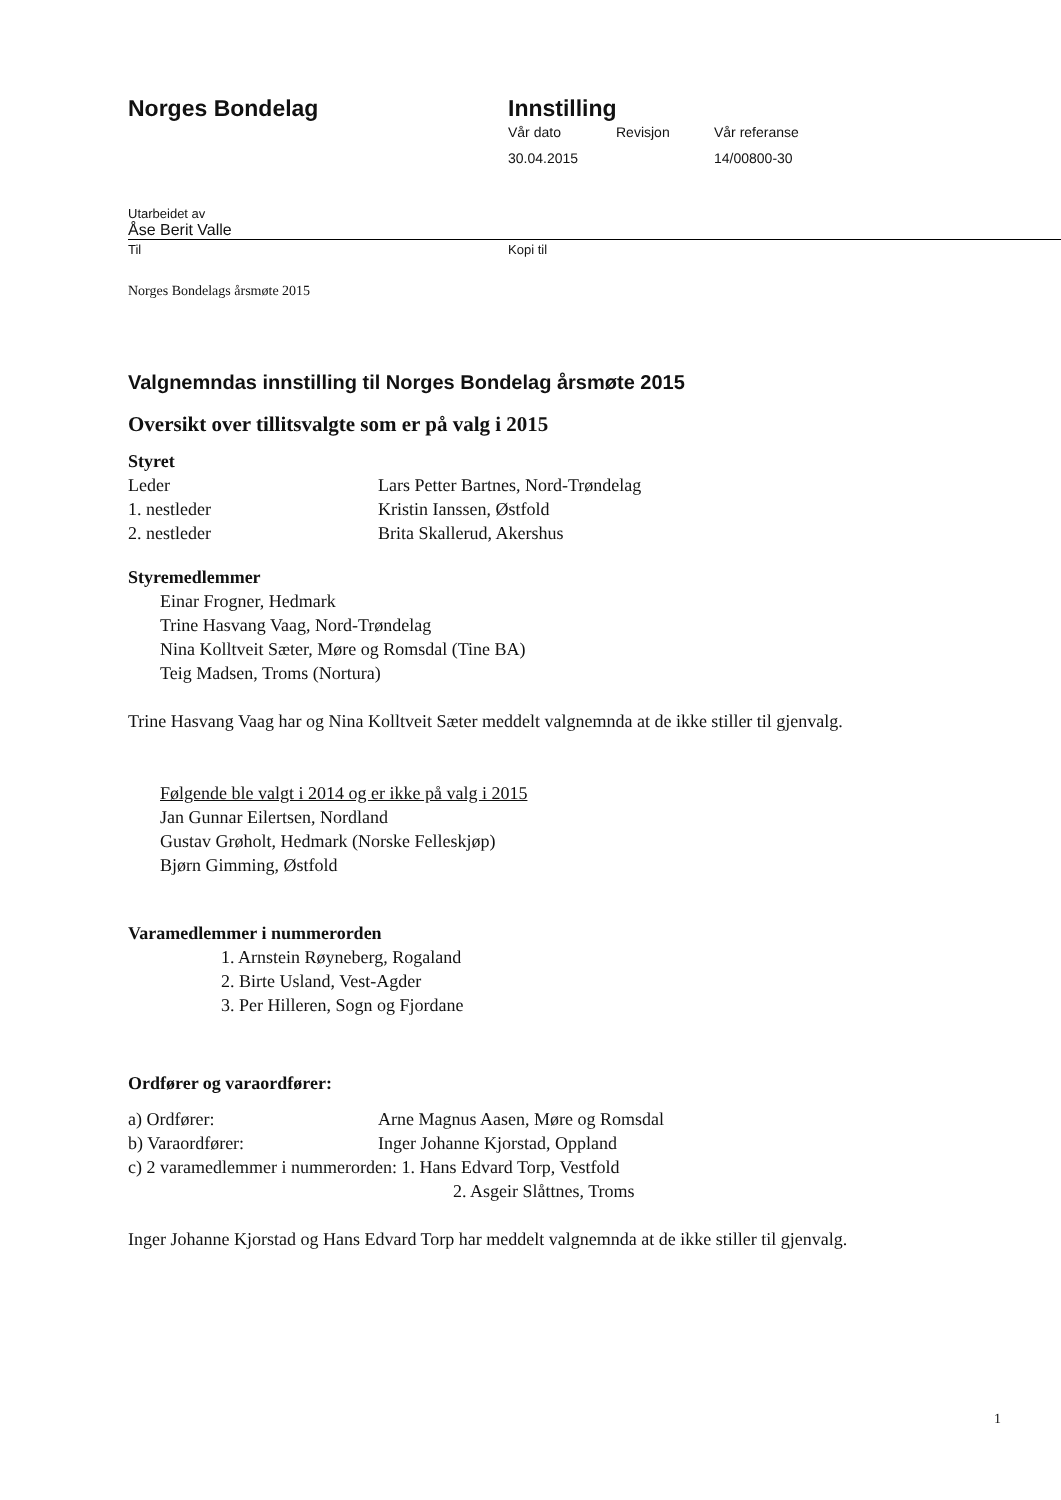Norges Bondelag Innstilling
Vår dato Revisjon Vår referanse
30.04.2015 14/00800-30
Utarbeidet av
Åse Berit Valle
Til Kopi til
Norges Bondelags årsmøte 2015
Valgnemndas innstilling til Norges Bondelag årsmøte 2015
Oversikt over tillitsvalgte som er på valg i 2015
Styret
Leder Lars Petter Bartnes, Nord-Trøndelag 1. nestleder Kristin Ianssen, Østfold 2. nestleder Brita Skallerud, Akershus
Styremedlemmer
Einar Frogner, Hedmark
Trine Hasvang Vaag, Nord-Trøndelag
Nina Kolltveit Sæter, Møre og Romsdal (Tine BA)
Teig Madsen, Troms (Nortura)
Trine Hasvang Vaag har og Nina Kolltveit Sæter meddelt valgnemnda at de ikke stiller til gjenvalg.
Følgende ble valgt i 2014 og er ikke på valg i 2015
Jan Gunnar Eilertsen, Nordland
Gustav Grøholt, Hedmark (Norske Felleskjøp)
Bjørn Gimming, Østfold
Varamedlemmer i nummerorden
1. Arnstein Røyneberg, Rogaland
2. Birte Usland, Vest-Agder
3. Per Hilleren, Sogn og Fjordane
Ordfører og varaordfører:
a) Ordfører: Arne Magnus Aasen, Møre og Romsdal b) Varaordfører: Inger Johanne Kjorstad, Oppland
c) 2 varamedlemmer i nummerorden: 1. Hans Edvard Torp, Vestfold
2. Asgeir Slåttnes, Troms
Inger Johanne Kjorstad og Hans Edvard Torp har meddelt valgnemnda at de ikke stiller til gjenvalg.
1